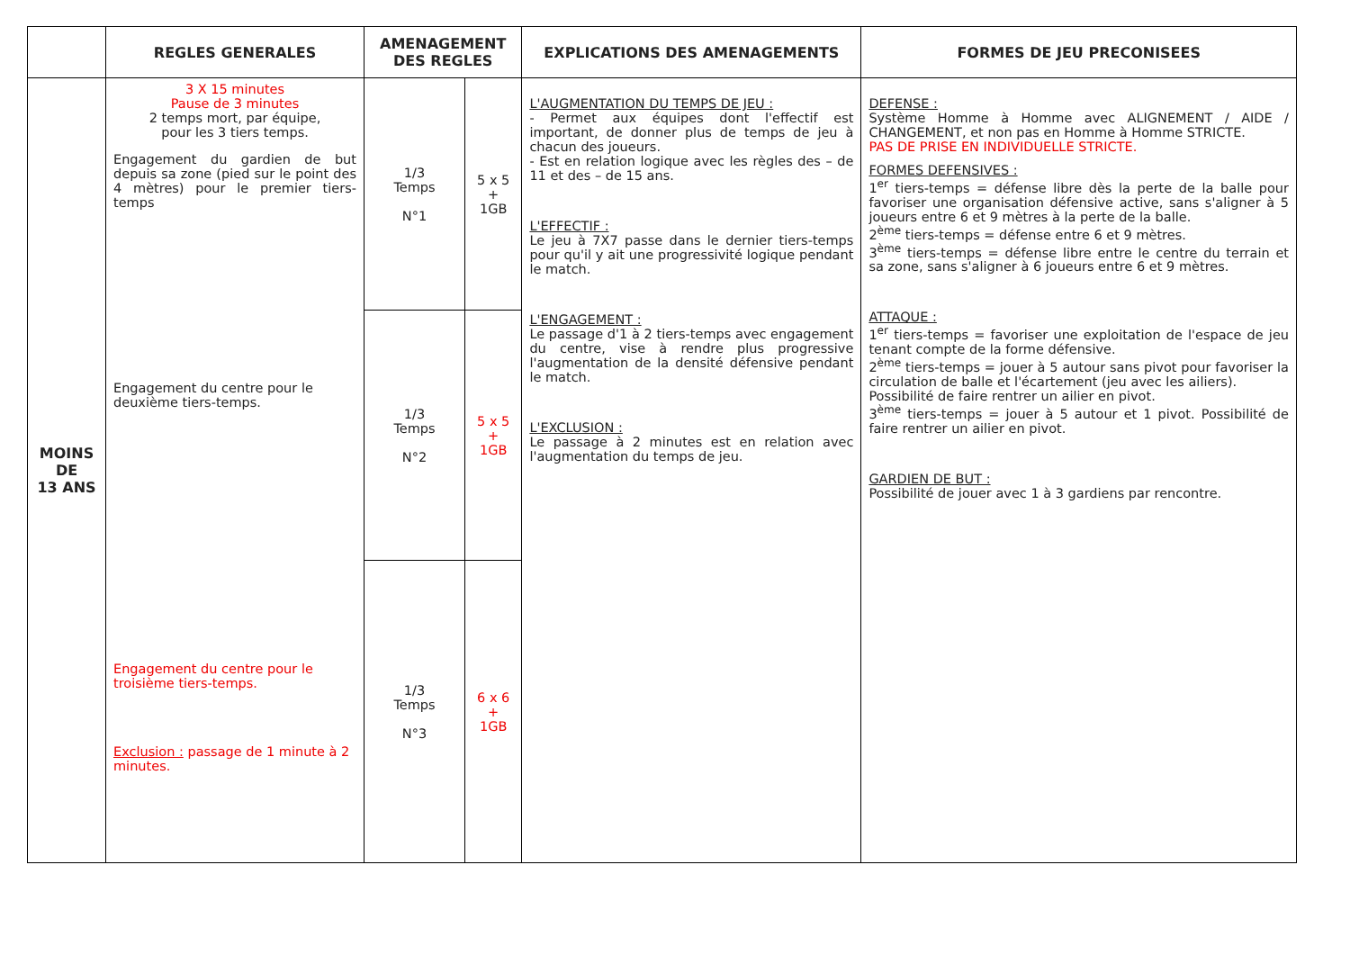| | REGLES GENERALES | AMENAGEMENT DES REGLES | | EXPLICATIONS DES AMENAGEMENTS | FORMES DE JEU PRECONISEES |
| --- | --- | --- | --- | --- | --- |
| MOINS DE 13 ANS | 3 X 15 minutes Pause de 3 minutes 2 temps mort, par équipe, pour les 3 tiers temps. Engagement du gardien de but depuis sa zone (pied sur le point des 4 mètres) pour le premier tiers-temps Engagement du centre pour le deuxième tiers-temps. Engagement du centre pour le troisième tiers-temps. Exclusion : passage de 1 minute à 2 minutes. | 1/3 Temps N°1 | 5 x 5 + 1GB | L'AUGMENTATION DU TEMPS DE JEU : - Permet aux équipes dont l'effectif est important, de donner plus de temps de jeu à chacun des joueurs. - Est en relation logique avec les règles des – de 11 et des – de 15 ans. L'EFFECTIF : Le jeu à 7X7 passe dans le dernier tiers-temps pour qu'il y ait une progressivité logique pendant le match. L'ENGAGEMENT : Le passage d'1 à 2 tiers-temps avec engagement du centre, vise à rendre plus progressive l'augmentation de la densité défensive pendant le match. L'EXCLUSION : Le passage à 2 minutes est en relation avec l'augmentation du temps de jeu. | DEFENSE : Système Homme à Homme avec ALIGNEMENT / AIDE / CHANGEMENT, et non pas en Homme à Homme STRICTE. PAS DE PRISE EN INDIVIDUELLE STRICTE. FORMES DEFENSIVES : 1<sup>er</sup> tiers-temps = défense libre dès la perte de la balle pour favoriser une organisation défensive active, sans s'aligner à 5 joueurs entre 6 et 9 mètres à la perte de la balle. 2<sup>ème</sup> tiers-temps = défense entre 6 et 9 mètres. 3<sup>ème</sup> tiers-temps = défense libre entre le centre du terrain et sa zone, sans s'aligner à 6 joueurs entre 6 et 9 mètres. ATTAQUE : 1<sup>er</sup> tiers-temps = favoriser une exploitation de l'espace de jeu tenant compte de la forme défensive. 2<sup>ème</sup> tiers-temps = jouer à 5 autour sans pivot pour favoriser la circulation de balle et l'écartement (jeu avec les ailiers). Possibilité de faire rentrer un ailier en pivot. 3<sup>ème</sup> tiers-temps = jouer à 5 autour et 1 pivot. Possibilité de faire rentrer un ailier en pivot. GARDIEN DE BUT : Possibilité de jouer avec 1 à 3 gardiens par rencontre. |
| | | 1/3 Temps N°2 | 5 x 5 + 1GB | | |
| | | 1/3 Temps N°3 | 6 x 6 + 1GB | | |